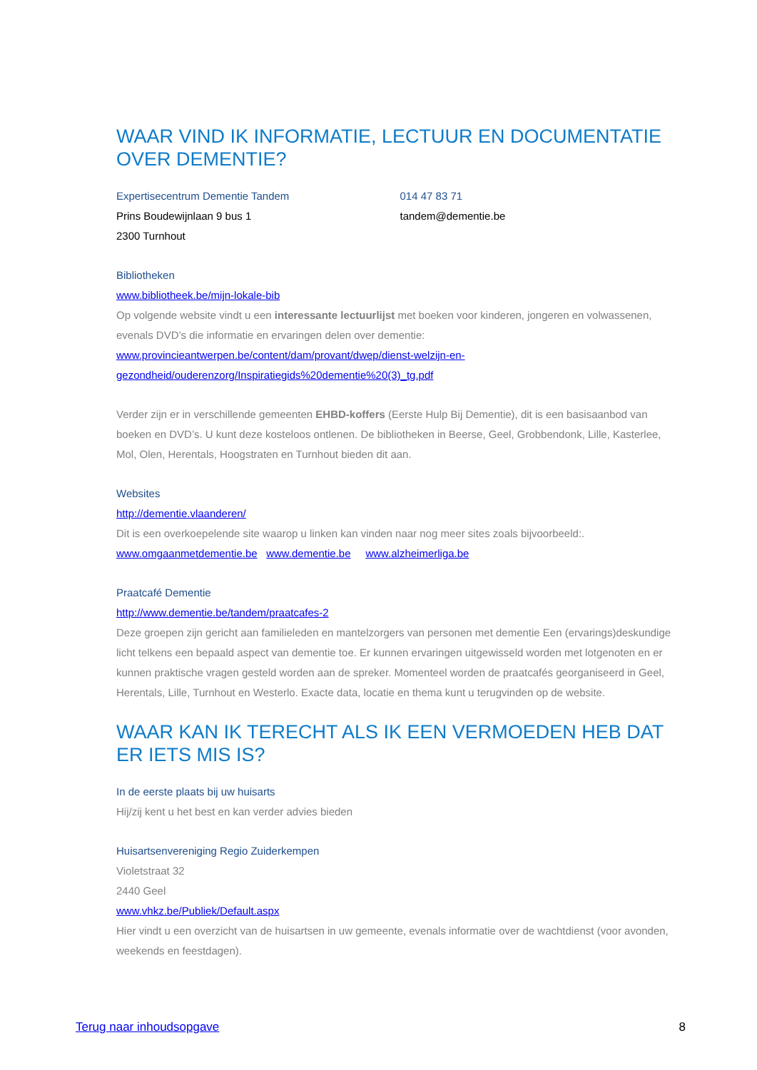WAAR VIND IK INFORMATIE, LECTUUR EN DOCUMENTATIE OVER DEMENTIE?
Expertisecentrum Dementie Tandem
Prins Boudewijnlaan 9 bus 1
2300 Turnhout
014 47 83 71
tandem@dementie.be
Bibliotheken
www.bibliotheek.be/mijn-lokale-bib
Op volgende website vindt u een interessante lectuurlijst met boeken voor kinderen, jongeren en volwassenen, evenals DVD’s die informatie en ervaringen delen over dementie:
www.provincieantwerpen.be/content/dam/provant/dwep/dienst-welzijn-en-gezondheid/ouderenzorg/Inspiratiegids%20dementie%20(3)_tg.pdf
Verder zijn er in verschillende gemeenten EHBD-koffers (Eerste Hulp Bij Dementie), dit is een basisaanbod van boeken en DVD’s. U kunt deze kosteloos ontlenen. De bibliotheken in Beerse, Geel, Grobbendonk, Lille, Kasterlee, Mol, Olen, Herentals, Hoogstraten en Turnhout bieden dit aan.
Websites
http://dementie.vlaanderen/
Dit is een overkoepelende site waarop u linken kan vinden naar nog meer sites zoals bijvoorbeeld:.
www.omgaanmetdementie.be www.dementie.be www.alzheimerliga.be
Praatcafé Dementie
http://www.dementie.be/tandem/praatcafes-2
Deze groepen zijn gericht aan familieleden en mantelzorgers van personen met dementie Een (ervarings)deskundige licht telkens een bepaald aspect van dementie toe. Er kunnen ervaringen uitgewisseld worden met lotgenoten en er kunnen praktische vragen gesteld worden aan de spreker. Momenteel worden de praatcafés georganiseerd in Geel, Herentals, Lille, Turnhout en Westerlo. Exacte data, locatie en thema kunt u terugvinden op de website.
WAAR KAN IK TERECHT ALS IK EEN VERMOEDEN HEB DAT ER IETS MIS IS?
In de eerste plaats bij uw huisarts
Hij/zij kent u het best en kan verder advies bieden
Huisartsenvereniging Regio Zuiderkempen
Violetstraat 32
2440 Geel
www.vhkz.be/Publiek/Default.aspx
Hier vindt u een overzicht van de huisartsen in uw gemeente, evenals informatie over de wachtdienst (voor avonden, weekends en feestdagen).
Terug naar inhoudsopgave 8